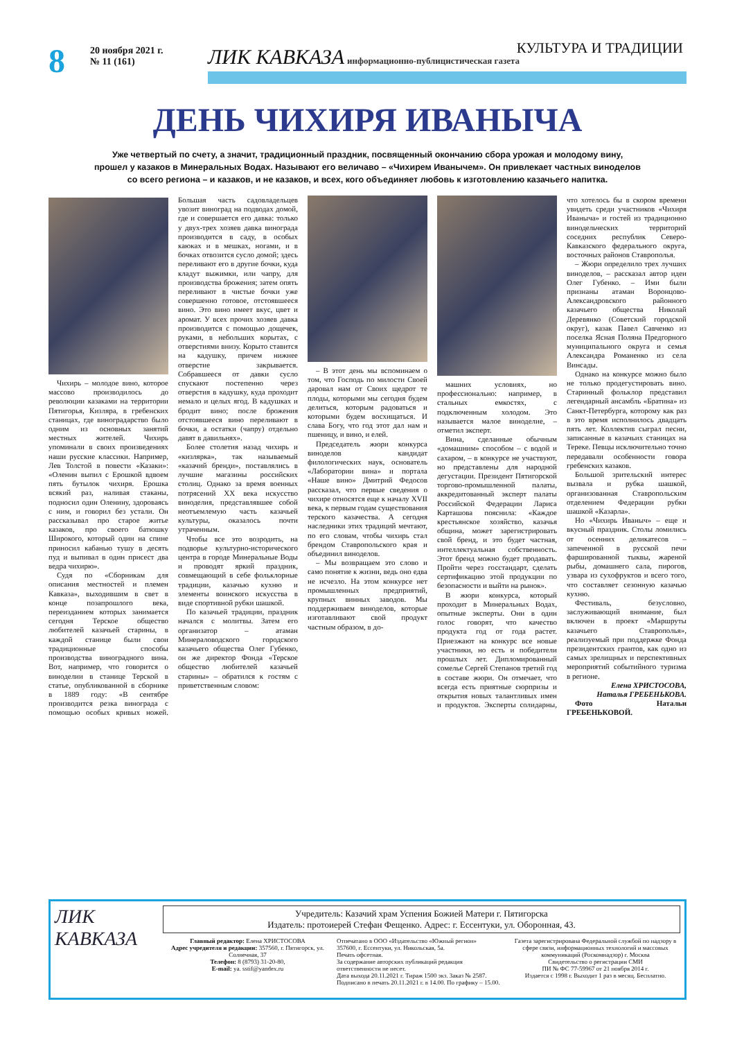8
20 ноября 2021 г.
№ 11 (161)
ЛИК КАВКАЗА информационно-публицистическая газета КУЛЬТУРА И ТРАДИЦИИ
ДЕНЬ ЧИХИРЯ ИВАНЫЧА
Уже четвертый по счету, а значит, традиционный праздник, посвященный окончанию сбора урожая и молодому вину,
прошел у казаков в Минеральных Водах. Называют его величаво – «Чихирем Иванычем». Он привлекает частных виноделов
со всего региона – и казаков, и не казаков, и всех, кого объединяет любовь к изготовлению казачьего напитка.
Чихирь – молодое вино, которое массово производилось до революции казаками на территории Пятигорья, Кизляра, в гребенских станицах, где виноградарство было одним из основных занятий местных жителей. Чихирь упоминали в своих произведениях наши русские классики. Например, Лев Толстой в повести «Казаки»: «Оленин выпил с Ерошкой вдвоем пять бутылок чихиря. Ерошка всякий раз, наливая стаканы, подносил один Оленину, здороваясь с ним, и говорил без устали. Он рассказывал про старое житье казаков, про своего батюшку Широкого, который один на спине приносил кабанью тушу в десять пуд и выпивал в один присест два ведра чихирю».
Судя по «Сборникам для описания местностей и племен Кавказа», выходившим в свет в конце позапрошлого века, переизданием которых занимается сегодня Терское общество любителей казачьей старины, в каждой станице были свои традиционные способы производства виноградного вина. Вот, например, что говорится о виноделии в станице Терской в статье, опубликованной в сборнике в 1889 году: «В сентябре производится резка винограда с помощью особых кривых ножей. Большая часть садовладельцев увозит виноград на подводах домой, где и совершается его давка: только у двух-трех хозяев давка винограда производится в саду, в особых каюках и в мешках, ногами, и в бочках отвозится сусло домой; здесь переливают его в другие бочки, куда кладут выжимки, или чапру, для производства брожения; затем опять переливают в чистые бочки уже совершенно готовое, отстоявшееся вино. Это вино имеет вкус, цвет и аромат. У всех прочих хозяев давка производится с помощью дощечек, руками, в небольших корытах, с отверстиями внизу. Корыто ставится на кадушку, причем нижнее отверстие закрывается. Собравшееся от давки сусло спускают постепенно через отверстия в кадушку, куда проходит немало и целых ягод. В кадушках и бродит вино; после брожения отстоявшееся вино переливают в бочки, а остатки (чапру) отдельно давят в давильнях».
Более столетия назад чихирь и «кизлярка», так называемый «казачий бренди», поставлялись в лучшие магазины российских столиц. Однако за время военных потрясений XX века искусство виноделия, представлявшее собой неотъемлемую часть казачьей культуры, оказалось почти утраченным.
Чтобы все это возродить, на подворье культурно-исторического центра в городе Минеральные Воды и проводят яркий праздник, совмещающий в себе фольклорные традиции, казачью кухню и элементы воинского искусства в виде спортивной рубки шашкой.
По казачьей традиции, праздник начался с молитвы. Затем его организатор – атаман Минераловодского городского казачьего общества Олег Губенко, он же директор Фонда «Терское общество любителей казачьей старины» – обратился к гостям с приветственным словом:
– В этот день мы вспоминаем о том, что Господь по милости Своей даровал нам от Своих щедрот те плоды, которыми мы сегодня будем делиться, которым радоваться и которыми будем восхищаться. И слава Богу, что год этот дал нам и пшеницу, и вино, и елей.
Председатель жюри конкурса виноделов кандидат филологических наук, основатель «Лаборатории вина» и портала «Наше вино» Дмитрий Федосов рассказал, что первые сведения о чихире относятся еще к началу XVII века, к первым годам существования терского казачества. А сегодня наследники этих традиций мечтают, по его словам, чтобы чихирь стал брендом Ставропольского края и объединил виноделов.
– Мы возвращаем это слово и само понятие к жизни, ведь оно едва не исчезло. На этом конкурсе нет промышленных предприятий, крупных винных заводов. Мы поддерживаем виноделов, которые изготавливают свой продукт частным образом, в до-
машних условиях, но профессионально: например, в стальных емкостях, с подключенным холодом. Это называется малое виноделие, – отметил эксперт.
Вина, сделанные обычным «домашним» способом – с водой и сахаром, – в конкурсе не участвуют, но представлены для народной дегустации. Президент Пятигорской торгово-промышленной палаты, аккредитованный эксперт палаты Российской Федерации Лариса Карташова пояснила: «Каждое крестьянское хозяйство, казачья община, может зарегистрировать свой бренд, и это будет частная, интеллектуальная собственность. Этот бренд можно будет продавать. Пройти через госстандарт, сделать сертификацию этой продукции по безопасности и выйти на рынок».
В жюри конкурса, который проходит в Минеральных Водах, опытные эксперты. Они в один голос говорят, что качество продукта год от года растет. Приезжают на конкурс все новые участники, но есть и победители прошлых лет. Дипломированный сомелье Сергей Степанов третий год в составе жюри. Он отмечает, что всегда есть приятные сюрпризы и открытия новых талантливых имен и продуктов. Эксперты солидарны, что хотелось бы в скором времени увидеть среди участников «Чихиря Иваныча» и гостей из традиционно винодельческих территорий соседних республик Северо-Кавказского федерального округа, восточных районов Ставрополья.
– Жюри определило трех лучших виноделов, – рассказал автор идеи Олег Губенко. – Ими были признаны атаман Воронцово-Александровского районного казачьего общества Николай Деревянко (Советский городской округ), казак Павел Савченко из поселка Ясная Поляна Предгорного муниципального округа и семья Александра Романенко из села Винсады.
Однако на конкурсе можно было не только продегустировать вино. Старинный фольклор представил легендарный ансамбль «Братина» из Санкт-Петербурга, которому как раз в это время исполнилось двадцать пять лет. Коллектив сыграл песни, записанные в казачьих станицах на Тереке. Певцы исключительно точно передавали особенности говора гребенских казаков.
Большой зрительский интерес вызвала и рубка шашкой, организованная Ставропольским отделением Федерации рубки шашкой «Казарла».
Но «Чихирь Иваныч» – еще и вкусный праздник. Столы ломились от осенних деликатесов – запеченной в русской печи фаршированной тыквы, жареной рыбы, домашнего сала, пирогов, узвара из сухофруктов и всего того, что составляет сезонную казачью кухню.
Фестиваль, безусловно, заслуживающий внимание, был включен в проект «Маршруты казачьего Ставрополья», реализуемый при поддержке Фонда президентских грантов, как одно из самых зрелищных и перспективных мероприятий событийного туризма в регионе.
Елена ХРИСТОСОВА,
Наталья ГРЕБЕНЬКОВА.
Фото Натальи ГРЕБЕНЬКОВОЙ.
ЛИК КАВКАЗА
Учредитель: Казачий храм Успения Божией Матери г. Пятигорска
Издатель: протоиерей Стефан Фещенко. Адрес: г. Ессентуки, ул. Оборонная, 43.
Главный редактор: Елена ХРИСТОСОВА
Адрес учредителя и редакции: 357560, г. Пятигорск, ул. Солнечная, 37
Телефон: 8 (8793) 31-20-80,
E-mail: ya. sstif@yandex.ru
Отпечатано в ООО «Издательство «Южный регион»
357600, г. Ессентуки, ул. Никольская, 5а.
Печать офсетная.
За содержание авторских публикаций редакция ответственности не несет.
Дата выхода 20.11.2021 г. Тираж 1500 экз. Заказ № 2587.
Подписано в печать 20.11.2021 г. в 14.00. По графику – 15.00.
Газета зарегистрирована Федеральной службой по надзору в сфере связи, информационных технологий и массовых коммуникаций (Роскомнадзор) г. Москва
Свидетельство о регистрации СМИ
ПИ № ФС 77-59967 от 21 ноября 2014 г.
Издается с 1998 г. Выходит 1 раз в месяц. Бесплатно.